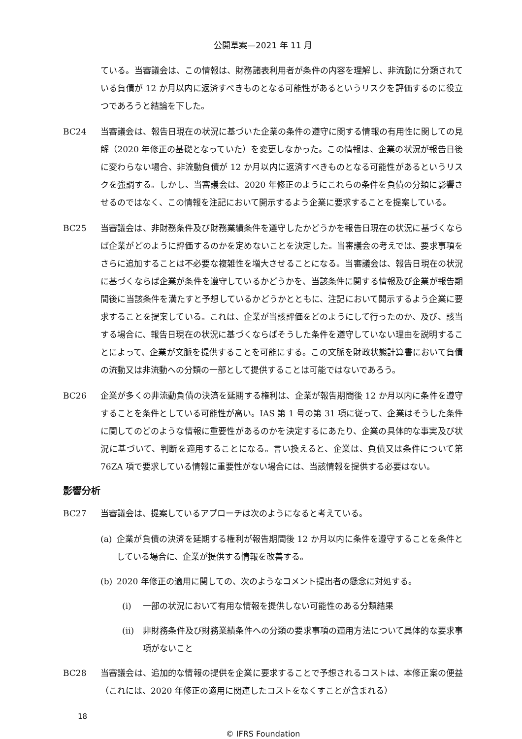公開草案—2021 年 11 月
ている。当審議会は、この情報は、財務諸表利用者が条件の内容を理解し、非流動に分類されている負債が 12 か月以内に返済すべきものとなる可能性があるというリスクを評価するのに役立つであろうと結論を下した。
BC24 当審議会は、報告日現在の状況に基づいた企業の条件の遵守に関する情報の有用性に関しての見解（2020 年修正の基礎となっていた）を変更しなかった。この情報は、企業の状況が報告日後に変わらない場合、非流動負債が 12 か月以内に返済すべきものとなる可能性があるというリスクを強調する。しかし、当審議会は、2020 年修正のようにこれらの条件を負債の分類に影響させるのではなく、この情報を注記において開示するよう企業に要求することを提案している。
BC25 当審議会は、非財務条件及び財務業績条件を遵守したかどうかを報告日現在の状況に基づくならば企業がどのように評価するのかを定めないことを決定した。当審議会の考えでは、要求事項をさらに追加することは不必要な複雑性を増大させることになる。当審議会は、報告日現在の状況に基づくならば企業が条件を遵守しているかどうかを、当該条件に関する情報及び企業が報告期間後に当該条件を満たすと予想しているかどうかとともに、注記において開示するよう企業に要求することを提案している。これは、企業が当該評価をどのようにして行ったのか、及び、該当する場合に、報告日現在の状況に基づくならばそうした条件を遵守していない理由を説明することによって、企業が文脈を提供することを可能にする。この文脈を財政状態計算書において負債の流動又は非流動への分類の一部として提供することは可能ではないであろう。
BC26 企業が多くの非流動負債の決済を延期する権利は、企業が報告期間後 12 か月以内に条件を遵守することを条件としている可能性が高い。IAS 第 1 号の第 31 項に従って、企業はそうした条件に関してのどのような情報に重要性があるのかを決定するにあたり、企業の具体的な事実及び状況に基づいて、判断を適用することになる。言い換えると、企業は、負債又は条件について第 76ZA 項で要求している情報に重要性がない場合には、当該情報を提供する必要はない。
影響分析
BC27 当審議会は、提案しているアプローチは次のようになると考えている。
(a) 企業が負債の決済を延期する権利が報告期間後 12 か月以内に条件を遵守することを条件としている場合に、企業が提供する情報を改善する。
(b) 2020 年修正の適用に関しての、次のようなコメント提出者の懸念に対処する。
(i) 一部の状況において有用な情報を提供しない可能性のある分類結果
(ii) 非財務条件及び財務業績条件への分類の要求事項の適用方法について具体的な要求事項がないこと
BC28 当審議会は、追加的な情報の提供を企業に要求することで予想されるコストは、本修正案の便益（これには、2020 年修正の適用に関連したコストをなくすことが含まれる）
18
© IFRS Foundation